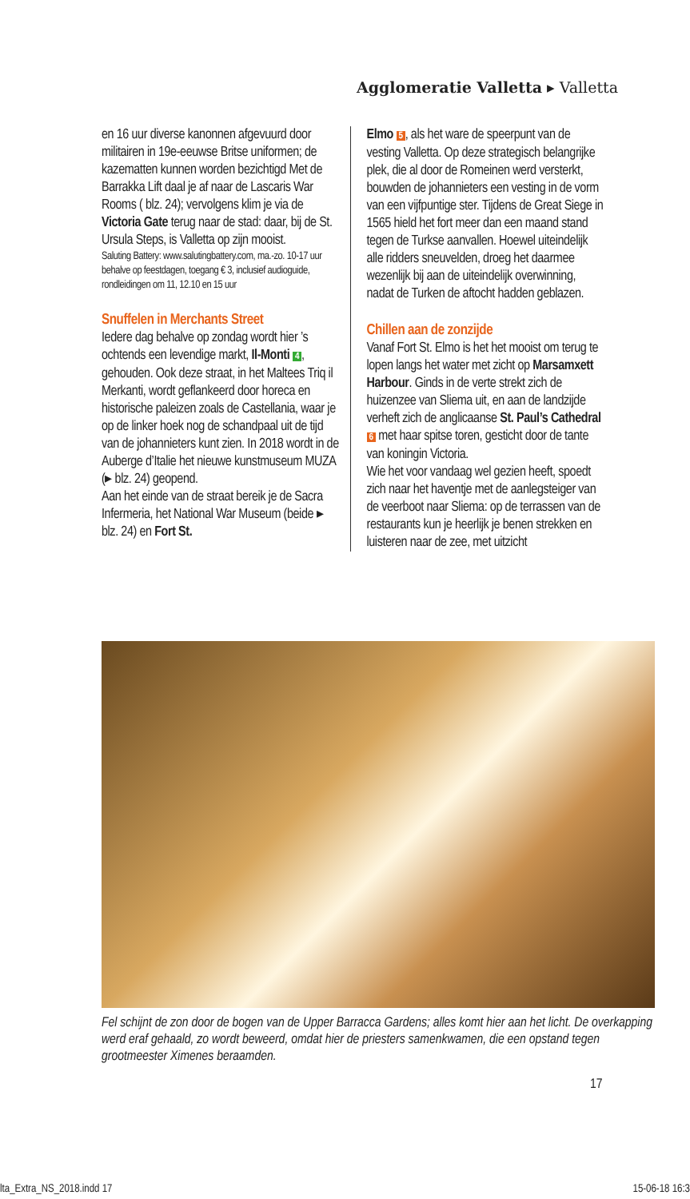Agglomeratie Valletta ▸ Valletta
en 16 uur diverse kanonnen afgevuurd door militairen in 19e-eeuwse Britse uniformen; de kazematten kunnen worden bezichtigd Met de Barrakka Lift daal je af naar de Lascaris War Rooms ( blz. 24); vervolgens klim je via de Victoria Gate terug naar de stad: daar, bij de St. Ursula Steps, is Valletta op zijn mooist.
Saluting Battery: www.salutingbattery.com, ma.-zo. 10-17 uur behalve op feestdagen, toegang € 3, inclusief audioguide, rondleidingen om 11, 12.10 en 15 uur
Snuffelen in Merchants Street
Iedere dag behalve op zondag wordt hier ’s ochtends een levendige markt, Il-Monti 4, gehouden. Ook deze straat, in het Maltees Triq il Merkanti, wordt geflankeerd door horeca en historische paleizen zoals de Castellania, waar je op de linker hoek nog de schandpaal uit de tijd van de johannieters kunt zien. In 2018 wordt in de Auberge d’Italie het nieuwe kunstmuseum MUZA (▸ blz. 24) geopend.
Aan het einde van de straat bereik je de Sacra Infermeria, het National War Museum (beide ▸ blz. 24) en Fort St.
Elmo 5, als het ware de speerpunt van de vesting Valletta. Op deze strategisch belangrijke plek, die al door de Romeinen werd versterkt, bouwden de johannieters een vesting in de vorm van een vijfpuntige ster. Tijdens de Great Siege in 1565 hield het fort meer dan een maand stand tegen de Turkse aanvallen. Hoewel uiteindelijk alle ridders sneuvelden, droeg het daarmee wezenlijk bij aan de uiteindelijk overwinning, nadat de Turken de aftocht hadden geblazen.
Chillen aan de zonzijde
Vanaf Fort St. Elmo is het het mooist om terug te lopen langs het water met zicht op Marsamxett Harbour. Ginds in de verte strekt zich de huizenzee van Sliema uit, en aan de landzijde verheft zich de anglicaanse St. Paul’s Cathedral 6 met haar spitse toren, gesticht door de tante van koningin Victoria.
Wie het voor vandaag wel gezien heeft, spoedt zich naar het haventje met de aanlegsteiger van de veerboot naar Sliema: op de terrassen van de restaurants kun je heerlijk je benen strekken en luisteren naar de zee, met uitzicht
Fel schijnt de zon door de bogen van de Upper Barracca Gardens; alles komt hier aan het licht. De overkapping werd eraf gehaald, zo wordt beweerd, omdat hier de priesters samenkwamen, die een opstand tegen grootmeester Ximenes beraamden.
17
lta_Extra_NS_2018.indd 17 15-06-18 16:3